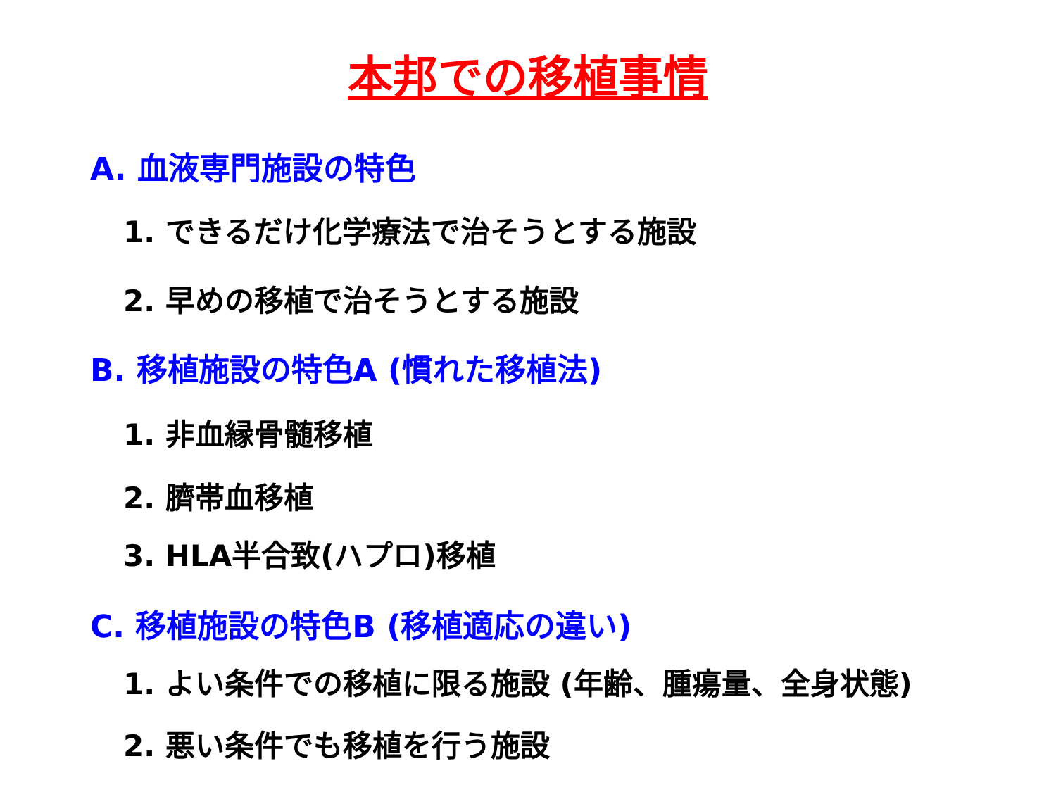本邦での移植事情
A. 血液専門施設の特色
1. できるだけ化学療法で治そうとする施設
2. 早めの移植で治そうとする施設
B. 移植施設の特色A (慣れた移植法)
1. 非血縁骨髄移植
2. 臍帯血移植
3. HLA半合致(ハプロ)移植
C. 移植施設の特色B (移植適応の違い)
1. よい条件での移植に限る施設 (年齢、腫瘍量、全身状態)
2. 悪い条件でも移植を行う施設